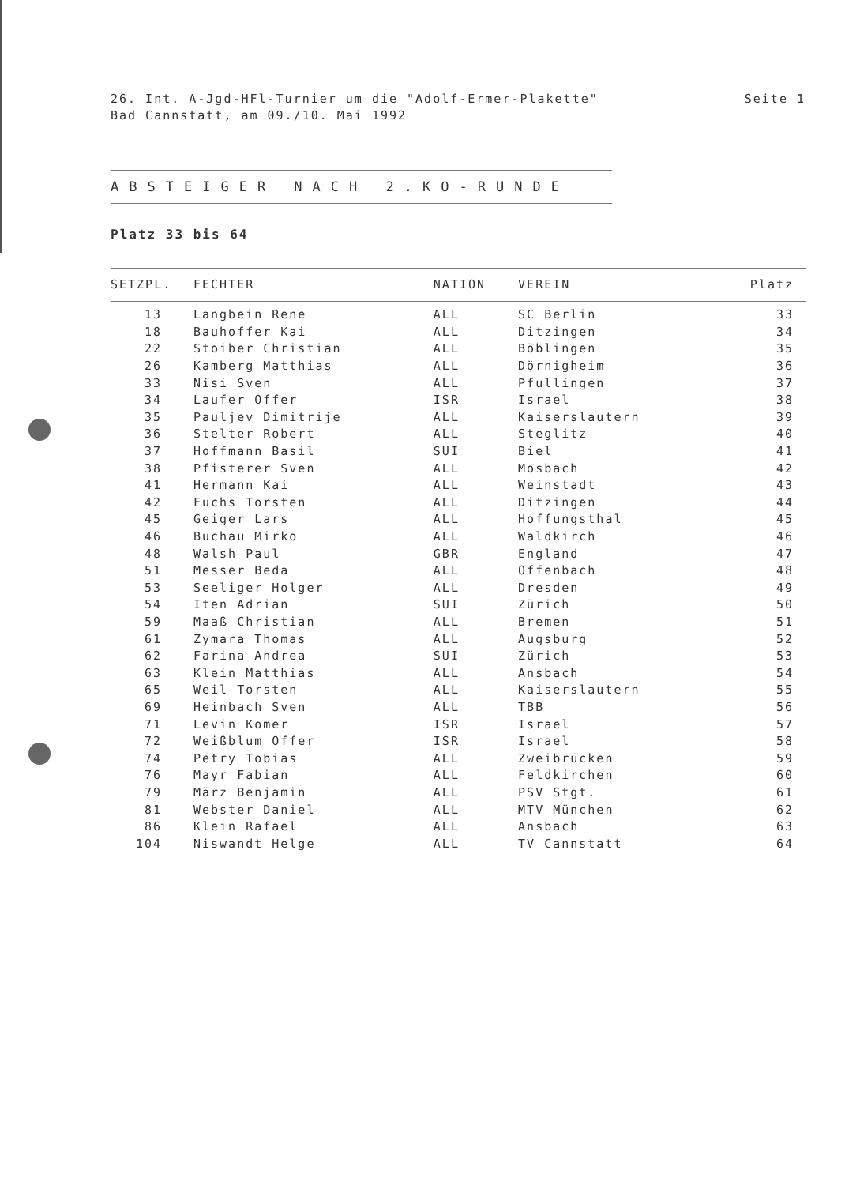Seite 1 26. Int. A-Jgd-HFl-Turnier um die "Adolf-Ermer-Plakette"
Bad Cannstatt, am 09./10. Mai 1992
ABSTEIGER NACH 2.KO-RUNDE
Platz 33 bis 64
| SETZPL. | FECHTER | NATION | VEREIN | Platz |
| --- | --- | --- | --- | --- |
| 13 | Langbein Rene | ALL | SC Berlin | 33 |
| 18 | Bauhoffer Kai | ALL | Ditzingen | 34 |
| 22 | Stoiber Christian | ALL | Böblingen | 35 |
| 26 | Kamberg Matthias | ALL | Dörnigheim | 36 |
| 33 | Nisi Sven | ALL | Pfullingen | 37 |
| 34 | Laufer Offer | ISR | Israel | 38 |
| 35 | Pauljev Dimitrije | ALL | Kaiserslautern | 39 |
| 36 | Stelter Robert | ALL | Steglitz | 40 |
| 37 | Hoffmann Basil | SUI | Biel | 41 |
| 38 | Pfisterer Sven | ALL | Mosbach | 42 |
| 41 | Hermann Kai | ALL | Weinstadt | 43 |
| 42 | Fuchs Torsten | ALL | Ditzingen | 44 |
| 45 | Geiger Lars | ALL | Hoffungsthal | 45 |
| 46 | Buchau Mirko | ALL | Waldkirch | 46 |
| 48 | Walsh Paul | GBR | England | 47 |
| 51 | Messer Beda | ALL | Offenbach | 48 |
| 53 | Seeliger Holger | ALL | Dresden | 49 |
| 54 | Iten Adrian | SUI | Zürich | 50 |
| 59 | Maaß Christian | ALL | Bremen | 51 |
| 61 | Zymara Thomas | ALL | Augsburg | 52 |
| 62 | Farina Andrea | SUI | Zürich | 53 |
| 63 | Klein Matthias | ALL | Ansbach | 54 |
| 65 | Weil Torsten | ALL | Kaiserslautern | 55 |
| 69 | Heinbach Sven | ALL | TBB | 56 |
| 71 | Levin Komer | ISR | Israel | 57 |
| 72 | Weißblum Offer | ISR | Israel | 58 |
| 74 | Petry Tobias | ALL | Zweibrücken | 59 |
| 76 | Mayr Fabian | ALL | Feldkirchen | 60 |
| 79 | März Benjamin | ALL | PSV Stgt. | 61 |
| 81 | Webster Daniel | ALL | MTV München | 62 |
| 86 | Klein Rafael | ALL | Ansbach | 63 |
| 104 | Niswandt Helge | ALL | TV Cannstatt | 64 |